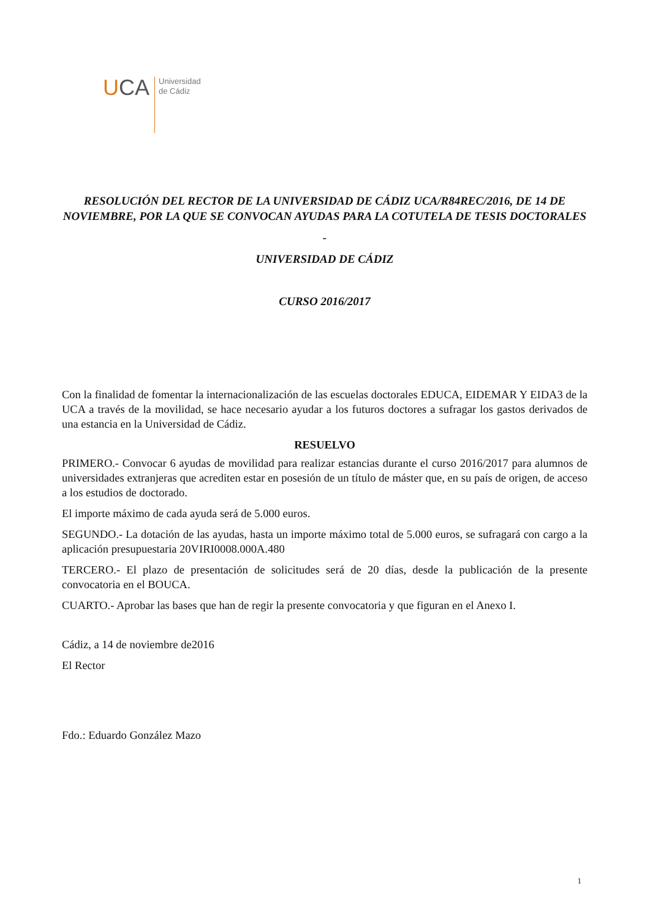UCA
Universidad
de Cádiz
RESOLUCIÓN DEL RECTOR DE LA UNIVERSIDAD DE CÁDIZ UCA/R84REC/2016, DE 14 DE NOVIEMBRE, POR LA QUE SE CONVOCAN AYUDAS PARA LA COTUTELA DE TESIS DOCTORALES
-
UNIVERSIDAD DE CÁDIZ
CURSO 2016/2017
Con la finalidad de fomentar la internacionalización de las escuelas doctorales EDUCA, EIDEMAR Y EIDA3 de la UCA a través de la movilidad, se hace necesario ayudar a los futuros doctores a sufragar los gastos derivados de una estancia en la Universidad de Cádiz.
RESUELVO
PRIMERO.- Convocar 6 ayudas de movilidad para realizar estancias durante el curso 2016/2017 para alumnos de universidades extranjeras que acrediten estar en posesión de un título de máster que, en su país de origen, de acceso a los estudios de doctorado.
El importe máximo de cada ayuda será de 5.000 euros.
SEGUNDO.- La dotación de las ayudas, hasta un importe máximo total de 5.000 euros, se sufragará con cargo a la aplicación presupuestaria 20VIRI0008.000A.480
TERCERO.- El plazo de presentación de solicitudes será de 20 días, desde la publicación de la presente convocatoria en el BOUCA.
CUARTO.- Aprobar las bases que han de regir la presente convocatoria y que figuran en el Anexo I.
Cádiz, a 14 de noviembre de2016
El Rector
Fdo.: Eduardo González Mazo
1